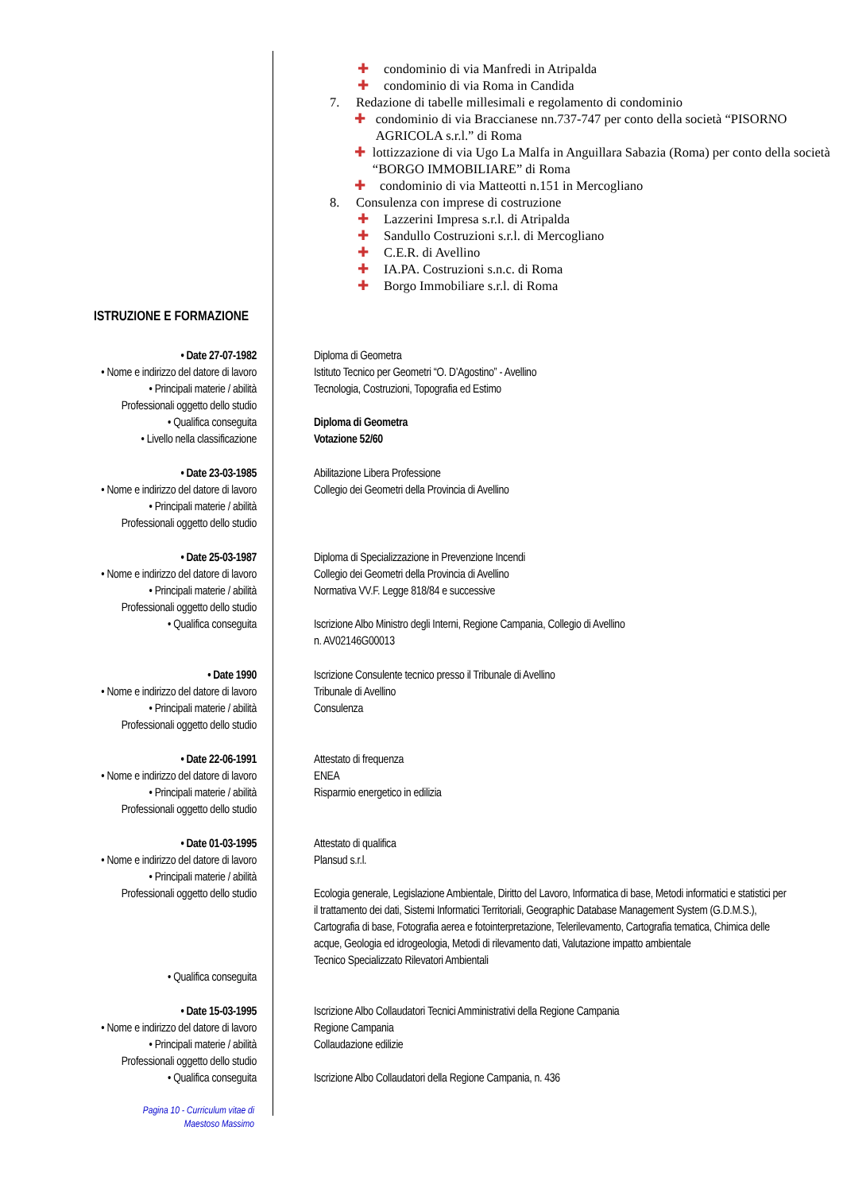✚ condominio di via Manfredi in Atripalda
✚ condominio di via Roma in Candida
7. Redazione di tabelle millesimali e regolamento di condominio
✚ condominio di via Braccianese nn.737-747 per conto della società “PISORNO AGRICOLA s.r.l.” di Roma
✚ lottizzazione di via Ugo La Malfa in Anguillara Sabazia (Roma) per conto della società “BORGO IMMOBILIARE” di Roma
✚ condominio di via Matteotti n.151 in Mercogliano
8. Consulenza con imprese di costruzione
✚ Lazzerini Impresa s.r.l. di Atripalda
✚ Sandullo Costruzioni s.r.l. di Mercogliano
✚ C.E.R. di Avellino
✚ IA.PA. Costruzioni s.n.c. di Roma
✚ Borgo Immobiliare s.r.l. di Roma
ISTRUZIONE E FORMAZIONE
• Date 27-07-1982
• Nome e indirizzo del datore di lavoro
• Principali materie / abilità
Professionali oggetto dello studio
• Qualifica conseguita
• Livello nella classificazione
Diploma di Geometra
Istituto Tecnico per Geometri “O. D’Agostino” - Avellino
Tecnologia, Costruzioni, Topografia ed Estimo
Diploma di Geometra
Votazione 52/60
• Date 23-03-1985
• Nome e indirizzo del datore di lavoro
• Principali materie / abilità
Professionali oggetto dello studio
Abilitazione Libera Professione
Collegio dei Geometri della Provincia di Avellino
• Date 25-03-1987
• Nome e indirizzo del datore di lavoro
• Principali materie / abilità
Professionali oggetto dello studio
• Qualifica conseguita
Diploma di Specializzazione in Prevenzione Incendi
Collegio dei Geometri della Provincia di Avellino
Normativa VV.F. Legge 818/84 e successive
Iscrizione Albo Ministro degli Interni, Regione Campania, Collegio di Avellino
n. AV02146G00013
• Date 1990
• Nome e indirizzo del datore di lavoro
• Principali materie / abilità
Professionali oggetto dello studio
Iscrizione Consulente tecnico presso il Tribunale di Avellino
Tribunale di Avellino
Consulenza
• Date 22-06-1991
• Nome e indirizzo del datore di lavoro
• Principali materie / abilità
Professionali oggetto dello studio
Attestato di frequenza
ENEA
Risparmio energetico in edilizia
• Date 01-03-1995
• Nome e indirizzo del datore di lavoro
• Principali materie / abilità
Professionali oggetto dello studio
• Qualifica conseguita
Attestato di qualifica
Plansud s.r.l.
Ecologia generale, Legislazione Ambientale, Diritto del Lavoro, Informatica di base, Metodi informatici e statistici per il trattamento dei dati, Sistemi Informatici Territoriali, Geographic Database Management System (G.D.M.S.), Cartografia di base, Fotografia aerea e fotointerpretazione, Telerilevamento, Cartografia tematica, Chimica delle acque, Geologia ed idrogeologia, Metodi di rilevamento dati, Valutazione impatto ambientale
Tecnico Specializzato Rilevatori Ambientali
• Date 15-03-1995
• Nome e indirizzo del datore di lavoro
• Principali materie / abilità
Professionali oggetto dello studio
• Qualifica conseguita
Iscrizione Albo Collaudatori Tecnici Amministrativi della Regione Campania
Regione Campania
Collaudazione edilizie
Iscrizione Albo Collaudatori della Regione Campania, n. 436
Pagina 10 - Curriculum vitae di
Maestoso Massimo